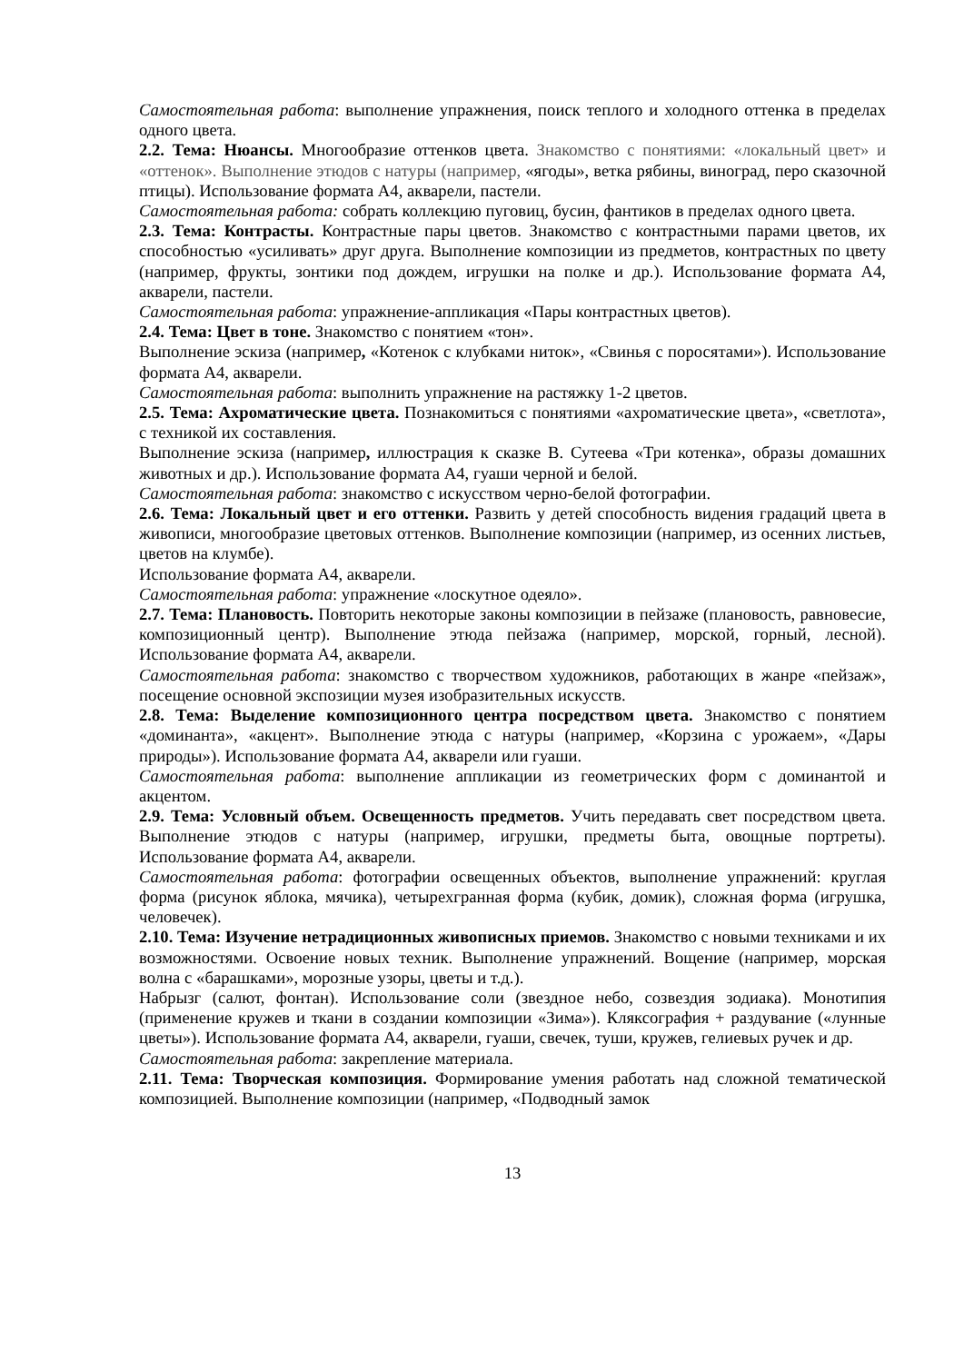Самостоятельная работа: выполнение упражнения, поиск теплого и холодного оттенка в пределах одного цвета.
2.2. Тема: Нюансы. Многообразие оттенков цвета. Знакомство с понятиями: «локальный цвет» и «оттенок». Выполнение этюдов с натуры (например, «ягоды», ветка рябины, виноград, перо сказочной птицы). Использование формата А4, акварели, пастели.
Самостоятельная работа: собрать коллекцию пуговиц, бусин, фантиков в пределах одного цвета.
2.3. Тема: Контрасты. Контрастные пары цветов. Знакомство с контрастными парами цветов, их способностью «усиливать» друг друга. Выполнение композиции из предметов, контрастных по цвету (например, фрукты, зонтики под дождем, игрушки на полке и др.). Использование формата А4, акварели, пастели.
Самостоятельная работа: упражнение-аппликация «Пары контрастных цветов).
2.4. Тема: Цвет в тоне. Знакомство с понятием «тон».
Выполнение эскиза (например, «Котенок с клубками ниток», «Свинья с поросятами»). Использование формата А4, акварели.
Самостоятельная работа: выполнить упражнение на растяжку 1-2 цветов.
2.5. Тема: Ахроматические цвета. Познакомиться с понятиями «ахроматические цвета», «светлота», с техникой их составления.
Выполнение эскиза (например, иллюстрация к сказке В. Сутеева «Три котенка», образы домашних животных и др.). Использование формата А4, гуаши черной и белой.
Самостоятельная работа: знакомство с искусством черно-белой фотографии.
2.6. Тема: Локальный цвет и его оттенки. Развить у детей способность видения градаций цвета в живописи, многообразие цветовых оттенков. Выполнение композиции (например, из осенних листьев, цветов на клумбе).
Использование формата А4, акварели.
Самостоятельная работа: упражнение «лоскутное одеяло».
2.7. Тема: Плановость. Повторить некоторые законы композиции в пейзаже (плановость, равновесие, композиционный центр). Выполнение этюда пейзажа (например, морской, горный, лесной). Использование формата А4, акварели.
Самостоятельная работа: знакомство с творчеством художников, работающих в жанре «пейзаж», посещение основной экспозиции музея изобразительных искусств.
2.8. Тема: Выделение композиционного центра посредством цвета. Знакомство с понятием «доминанта», «акцент». Выполнение этюда с натуры (например, «Корзина с урожаем», «Дары природы»). Использование формата А4, акварели или гуаши.
Самостоятельная работа: выполнение аппликации из геометрических форм с доминантой и акцентом.
2.9. Тема: Условный объем. Освещенность предметов. Учить передавать свет посредством цвета. Выполнение этюдов с натуры (например, игрушки, предметы быта, овощные портреты). Использование формата А4, акварели.
Самостоятельная работа: фотографии освещенных объектов, выполнение упражнений: круглая форма (рисунок яблока, мячика), четырехгранная форма (кубик, домик), сложная форма (игрушка, человечек).
2.10. Тема: Изучение нетрадиционных живописных приемов. Знакомство с новыми техниками и их возможностями. Освоение новых техник. Выполнение упражнений. Вощение (например, морская волна с «барашками», морозные узоры, цветы и т.д.).
Набрызг (салют, фонтан). Использование соли (звездное небо, созвездия зодиака). Монотипия (применение кружев и ткани в создании композиции «Зима»). Кляксография + раздувание («лунные цветы»). Использование формата А4, акварели, гуаши, свечек, туши, кружев, гелиевых ручек и др.
Самостоятельная работа: закрепление материала.
2.11. Тема: Творческая композиция. Формирование умения работать над сложной тематической композицией. Выполнение композиции (например, «Подводный замок
13